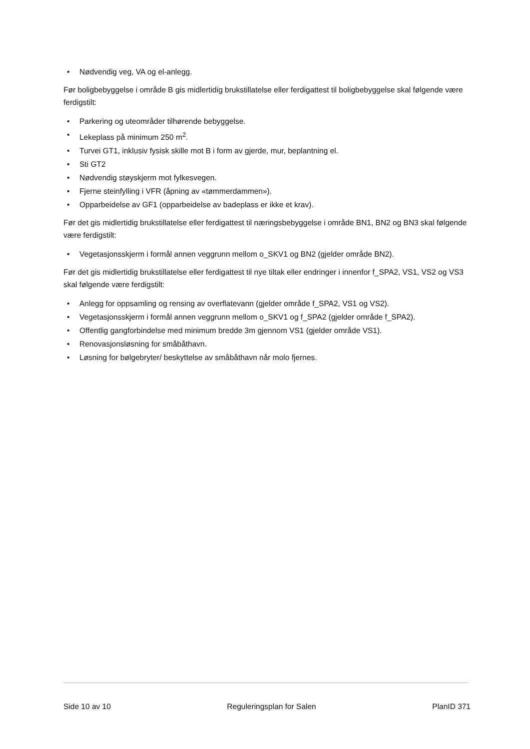• Nødvendig veg, VA og el-anlegg.
Før boligbebyggelse i område B gis midlertidig brukstillatelse eller ferdigattest til boligbebyggelse skal følgende være ferdigstilt:
• Parkering og uteområder tilhørende bebyggelse.
• Lekeplass på minimum 250 m<sup>2</sup>.
• Turvei GT1, inklusiv fysisk skille mot B i form av gjerde, mur, beplantning el.
• Sti GT2
• Nødvendig støyskjerm mot fylkesvegen.
• Fjerne steinfylling i VFR (åpning av «tømmerdammen»).
• Opparbeidelse av GF1 (opparbeidelse av badeplass er ikke et krav).
Før det gis midlertidig brukstillatelse eller ferdigattest til næringsbebyggelse i område BN1, BN2 og BN3 skal følgende være ferdigstilt:
• Vegetasjonsskjerm i formål annen veggrunn mellom o_SKV1 og BN2 (gjelder område BN2).
Før det gis midlertidig brukstillatelse eller ferdigattest til nye tiltak eller endringer i innenfor f_SPA2, VS1, VS2 og VS3 skal følgende være ferdigstilt:
• Anlegg for oppsamling og rensing av overflatevann (gjelder område f_SPA2, VS1 og VS2).
• Vegetasjonsskjerm i formål annen veggrunn mellom o_SKV1 og f_SPA2 (gjelder område f_SPA2).
• Offentlig gangforbindelse med minimum bredde 3m gjennom VS1 (gjelder område VS1).
• Renovasjonsløsning for småbåthavn.
• Løsning for bølgebryter/ beskyttelse av småbåthavn når molo fjernes.
Side 10 av 10 Reguleringsplan for Salen PlanID 371